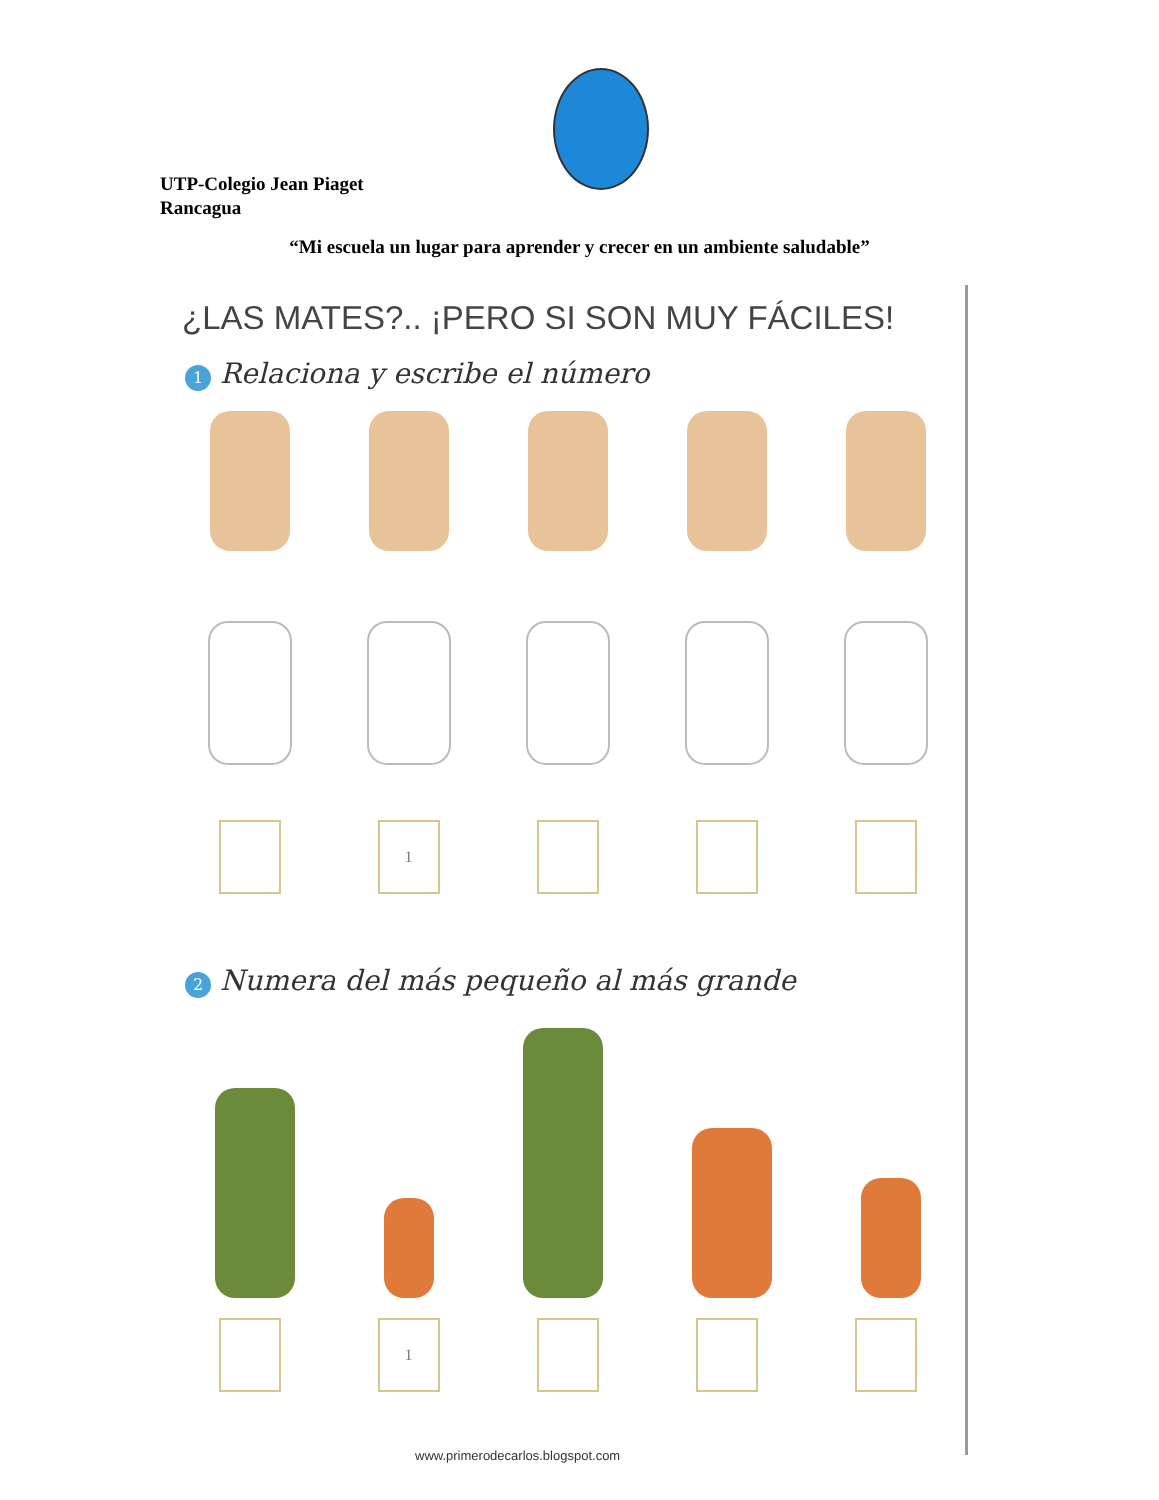UTP-Colegio Jean Piaget
Rancagua
“Mi escuela un lugar para aprender y crecer en un ambiente saludable”
¿LAS MATES?.. ¡PERO SI SON MUY FÁCILES!
1 Relaciona y escribe el número
1
2 Numera del más pequeño al más grande
1
www.primerodecarlos.blogspot.com